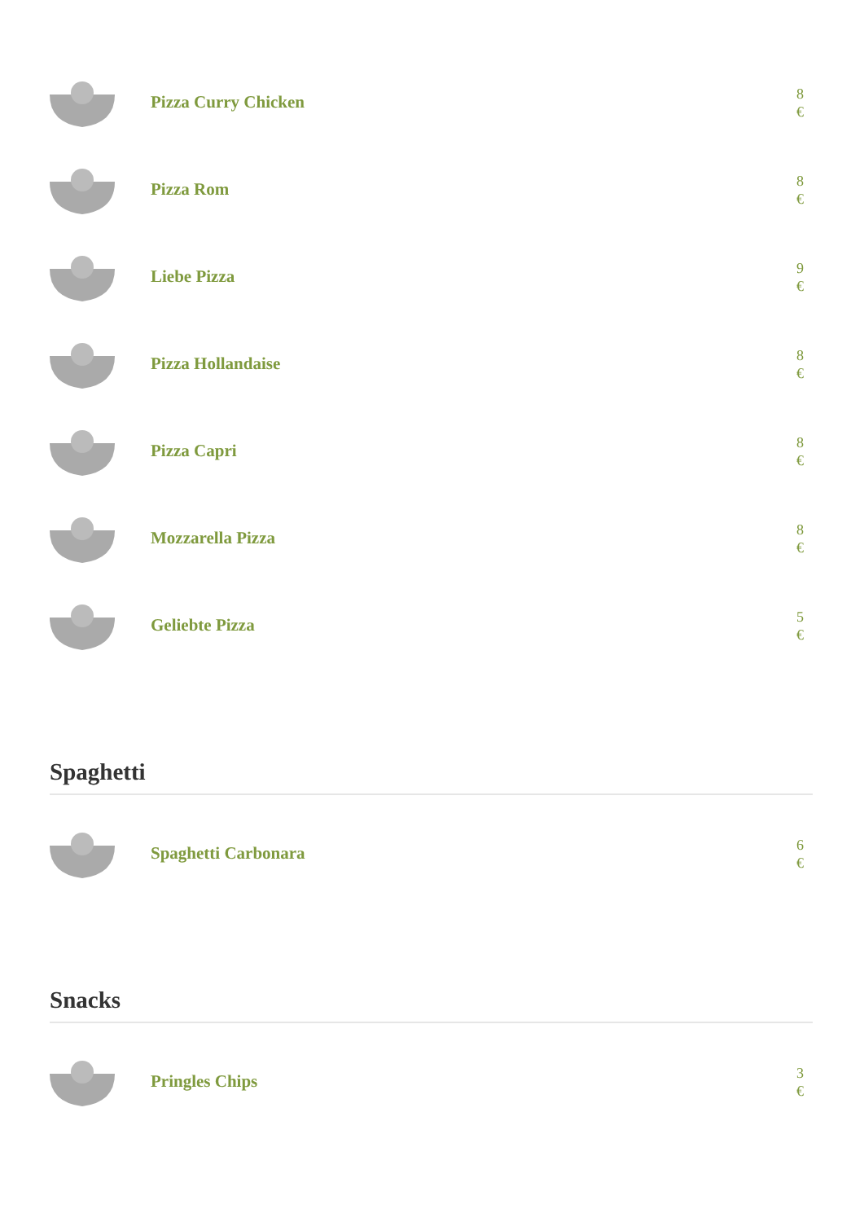Pizza Curry Chicken
8 €
Pizza Rom
8 €
Liebe Pizza
9 €
Pizza Hollandaise
8 €
Pizza Capri
8 €
Mozzarella Pizza
8 €
Geliebte Pizza
5 €
Spaghetti
Spaghetti Carbonara
6 €
Snacks
Pringles Chips
3 €